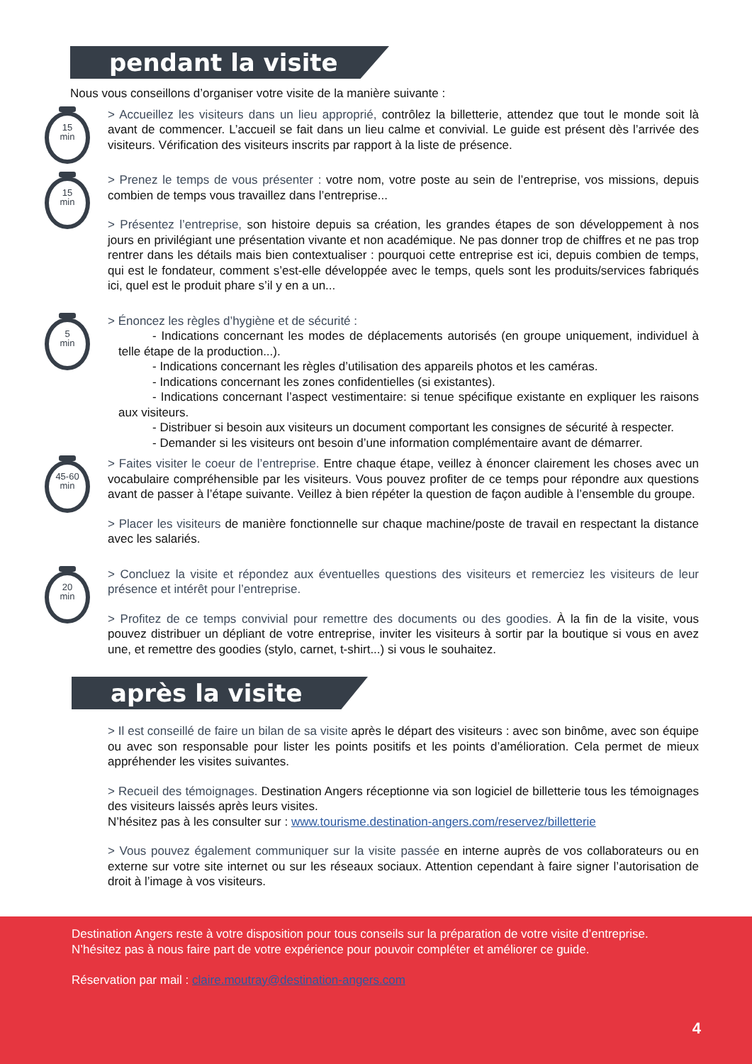pendant la visite
Nous vous conseillons d’organiser votre visite de la manière suivante :
15
min
> Accueillez les visiteurs dans un lieu approprié, contrôlez la billetterie, attendez que tout le monde soit là avant de commencer. L’accueil se fait dans un lieu calme et convivial. Le guide est présent dès l’arrivée des visiteurs. Vérification des visiteurs inscrits par rapport à la liste de présence.
15
min
> Prenez le temps de vous présenter : votre nom, votre poste au sein de l’entreprise, vos missions, depuis combien de temps vous travaillez dans l’entreprise...
> Présentez l’entreprise, son histoire depuis sa création, les grandes étapes de son développement à nos jours en privilégiant une présentation vivante et non académique. Ne pas donner trop de chiffres et ne pas trop rentrer dans les détails mais bien contextualiser : pourquoi cette entreprise est ici, depuis combien de temps, qui est le fondateur, comment s’est-elle développée avec le temps, quels sont les produits/services fabriqués ici, quel est le produit phare s’il y en a un...
5
min
> Énoncez les règles d’hygiène et de sécurité :
- Indications concernant les modes de déplacements autorisés (en groupe uniquement, individuel à telle étape de la production...).
- Indications concernant les règles d’utilisation des appareils photos et les caméras.
- Indications concernant les zones confidentielles (si existantes).
- Indications concernant l’aspect vestimentaire: si tenue spécifique existante en expliquer les raisons aux visiteurs.
- Distribuer si besoin aux visiteurs un document comportant les consignes de sécurité à respecter.
- Demander si les visiteurs ont besoin d’une information complémentaire avant de démarrer.
45-60
min
> Faites visiter le coeur de l’entreprise. Entre chaque étape, veillez à énoncer clairement les choses avec un vocabulaire compréhensible par les visiteurs. Vous pouvez profiter de ce temps pour répondre aux questions avant de passer à l’étape suivante. Veillez à bien répéter la question de façon audible à l’ensemble du groupe.
> Placer les visiteurs de manière fonctionnelle sur chaque machine/poste de travail en respectant la distance avec les salariés.
20
min
> Concluez la visite et répondez aux éventuelles questions des visiteurs et remerciez les visiteurs de leur présence et intérêt pour l’entreprise.
> Profitez de ce temps convivial pour remettre des documents ou des goodies. À la fin de la visite, vous pouvez distribuer un dépliant de votre entreprise, inviter les visiteurs à sortir par la boutique si vous en avez une, et remettre des goodies (stylo, carnet, t-shirt...) si vous le souhaitez.
après la visite
> Il est conseillé de faire un bilan de sa visite après le départ des visiteurs : avec son binôme, avec son équipe ou avec son responsable pour lister les points positifs et les points d’amélioration. Cela permet de mieux appréhender les visites suivantes.
> Recueil des témoignages. Destination Angers réceptionne via son logiciel de billetterie tous les témoignages des visiteurs laissés après leurs visites.
N’hésitez pas à les consulter sur : www.tourisme.destination-angers.com/reservez/billetterie
> Vous pouvez également communiquer sur la visite passée en interne auprès de vos collaborateurs ou en externe sur votre site internet ou sur les réseaux sociaux. Attention cependant à faire signer l’autorisation de droit à l’image à vos visiteurs.
Destination Angers reste à votre disposition pour tous conseils sur la préparation de votre visite d’entreprise.
N’hésitez pas à nous faire part de votre expérience pour pouvoir compléter et améliorer ce guide.
Réservation par mail : claire.moutray@destination-angers.com
4